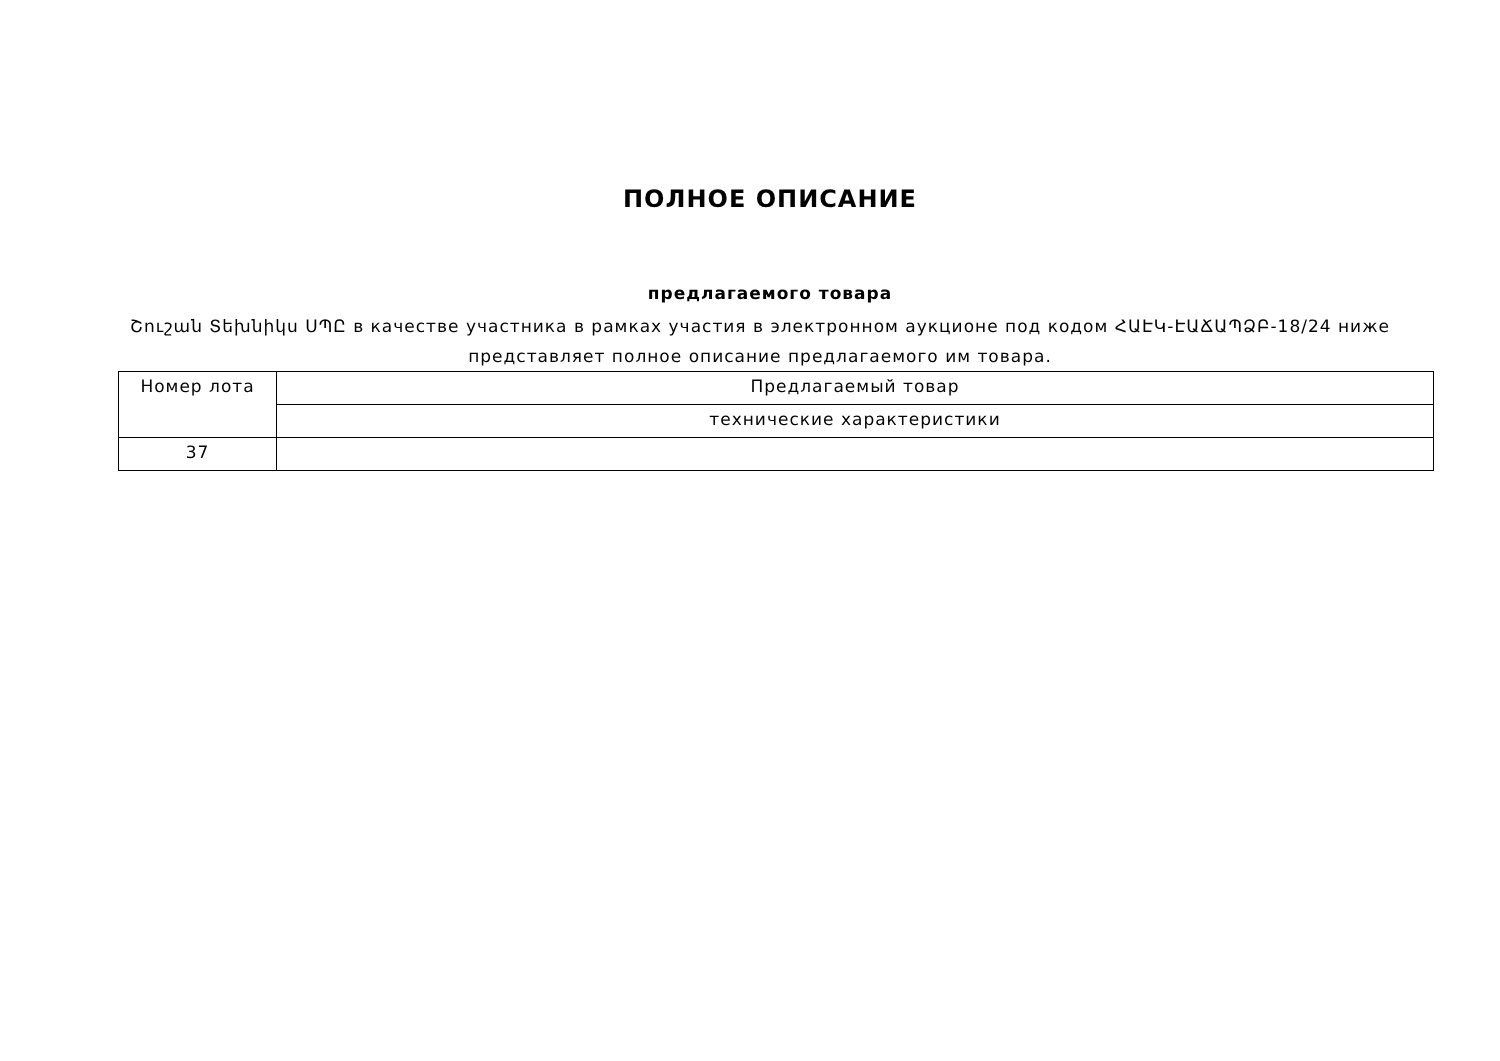ПОЛНОЕ ОПИСАНИЕ
предлагаемого товара
Շուշան Տեխնիկս ՍՊԸ в качестве участника в рамках участия в электронном аукционе под кодом ՀԱԷԿ-ԷԱՃԱՊՁԲ-18/24 ниже представляет полное описание предлагаемого им товара.
| Номер лота | Предлагаемый товар |
| | технические характеристики |
| 37 | |